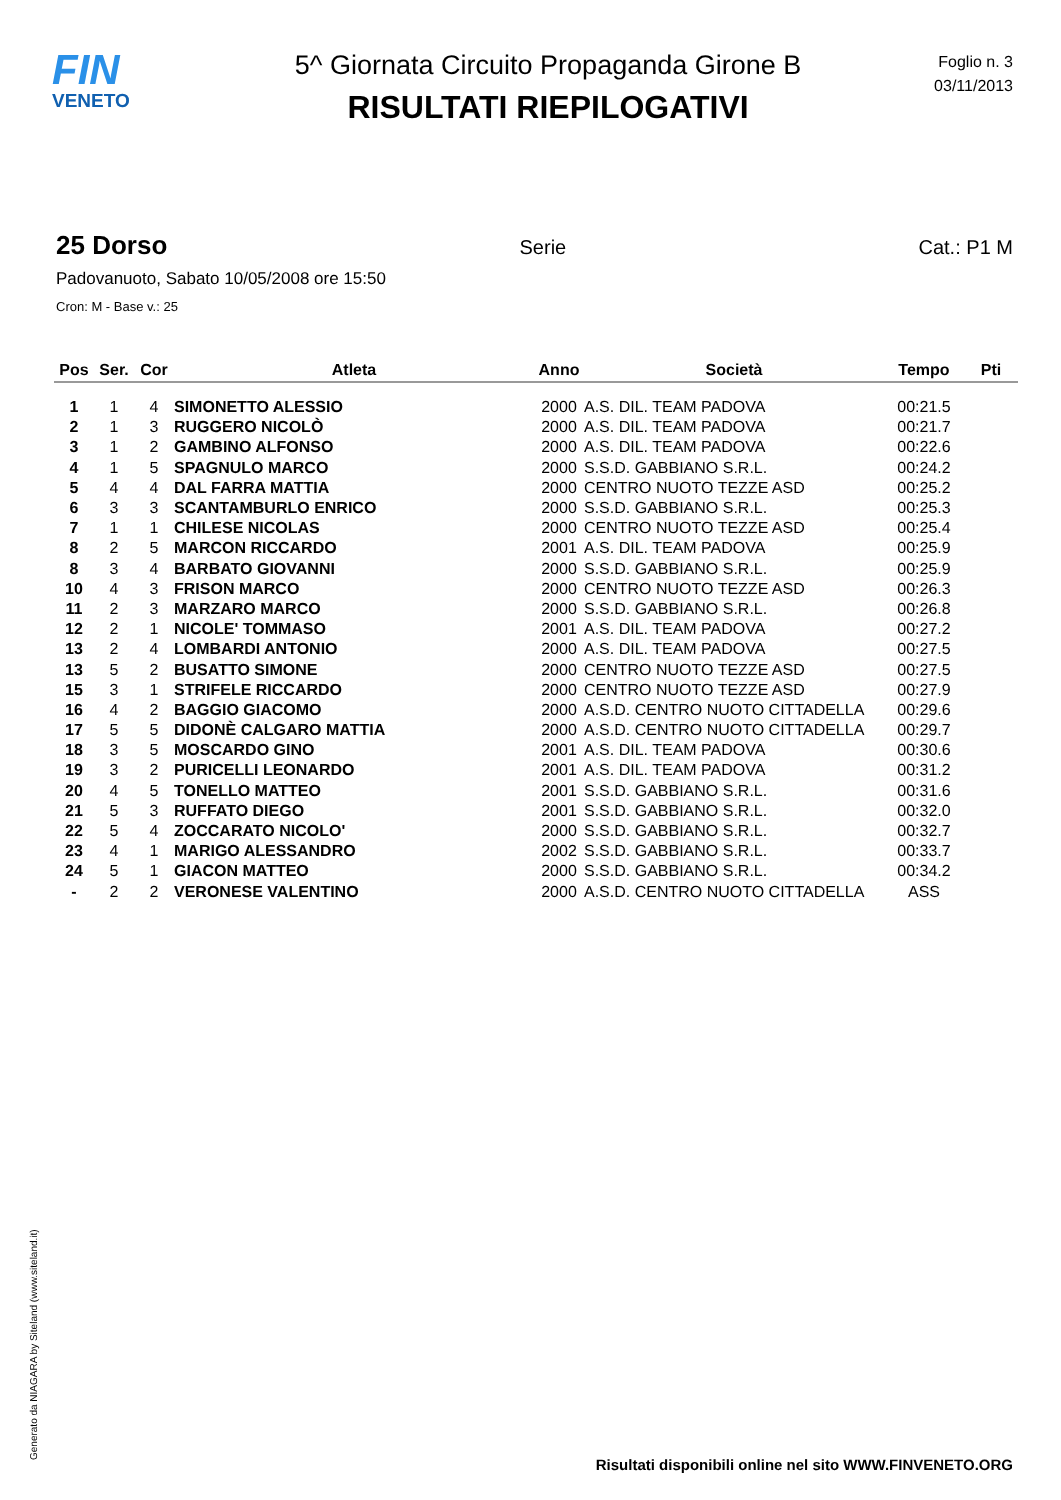FIN
VENETO
5^ Giornata Circuito Propaganda Girone B
RISULTATI RIEPILOGATIVI
Foglio n. 3
03/11/2013
25 Dorso Serie Cat.: P1 M
Padovanuoto, Sabato 10/05/2008 ore 15:50
Cron: M - Base v.: 25
| Pos | Ser. | Cor | Atleta | Anno | Società | Tempo | Pti |
| --- | --- | --- | --- | --- | --- | --- | --- |
| 1 | 1 | 4 | SIMONETTO ALESSIO | 2000 | A.S. DIL. TEAM PADOVA | 00:21.5 | |
| 2 | 1 | 3 | RUGGERO NICOLÒ | 2000 | A.S. DIL. TEAM PADOVA | 00:21.7 | |
| 3 | 1 | 2 | GAMBINO ALFONSO | 2000 | A.S. DIL. TEAM PADOVA | 00:22.6 | |
| 4 | 1 | 5 | SPAGNULO MARCO | 2000 | S.S.D. GABBIANO S.R.L. | 00:24.2 | |
| 5 | 4 | 4 | DAL FARRA MATTIA | 2000 | CENTRO NUOTO TEZZE ASD | 00:25.2 | |
| 6 | 3 | 3 | SCANTAMBURLO ENRICO | 2000 | S.S.D. GABBIANO S.R.L. | 00:25.3 | |
| 7 | 1 | 1 | CHILESE NICOLAS | 2000 | CENTRO NUOTO TEZZE ASD | 00:25.4 | |
| 8 | 2 | 5 | MARCON RICCARDO | 2001 | A.S. DIL. TEAM PADOVA | 00:25.9 | |
| 8 | 3 | 4 | BARBATO GIOVANNI | 2000 | S.S.D. GABBIANO S.R.L. | 00:25.9 | |
| 10 | 4 | 3 | FRISON MARCO | 2000 | CENTRO NUOTO TEZZE ASD | 00:26.3 | |
| 11 | 2 | 3 | MARZARO MARCO | 2000 | S.S.D. GABBIANO S.R.L. | 00:26.8 | |
| 12 | 2 | 1 | NICOLE' TOMMASO | 2001 | A.S. DIL. TEAM PADOVA | 00:27.2 | |
| 13 | 2 | 4 | LOMBARDI ANTONIO | 2000 | A.S. DIL. TEAM PADOVA | 00:27.5 | |
| 13 | 5 | 2 | BUSATTO SIMONE | 2000 | CENTRO NUOTO TEZZE ASD | 00:27.5 | |
| 15 | 3 | 1 | STRIFELE RICCARDO | 2000 | CENTRO NUOTO TEZZE ASD | 00:27.9 | |
| 16 | 4 | 2 | BAGGIO GIACOMO | 2000 | A.S.D. CENTRO NUOTO CITTADELLA | 00:29.6 | |
| 17 | 5 | 5 | DIDONÈ CALGARO MATTIA | 2000 | A.S.D. CENTRO NUOTO CITTADELLA | 00:29.7 | |
| 18 | 3 | 5 | MOSCARDO GINO | 2001 | A.S. DIL. TEAM PADOVA | 00:30.6 | |
| 19 | 3 | 2 | PURICELLI LEONARDO | 2001 | A.S. DIL. TEAM PADOVA | 00:31.2 | |
| 20 | 4 | 5 | TONELLO MATTEO | 2001 | S.S.D. GABBIANO S.R.L. | 00:31.6 | |
| 21 | 5 | 3 | RUFFATO DIEGO | 2001 | S.S.D. GABBIANO S.R.L. | 00:32.0 | |
| 22 | 5 | 4 | ZOCCARATO NICOLO' | 2000 | S.S.D. GABBIANO S.R.L. | 00:32.7 | |
| 23 | 4 | 1 | MARIGO ALESSANDRO | 2002 | S.S.D. GABBIANO S.R.L. | 00:33.7 | |
| 24 | 5 | 1 | GIACON MATTEO | 2000 | S.S.D. GABBIANO S.R.L. | 00:34.2 | |
| - | 2 | 2 | VERONESE VALENTINO | 2000 | A.S.D. CENTRO NUOTO CITTADELLA | ASS | |
Generato da NIAGARA by Siteland (www.siteland.it)
Risultati disponibili online nel sito WWW.FINVENETO.ORG